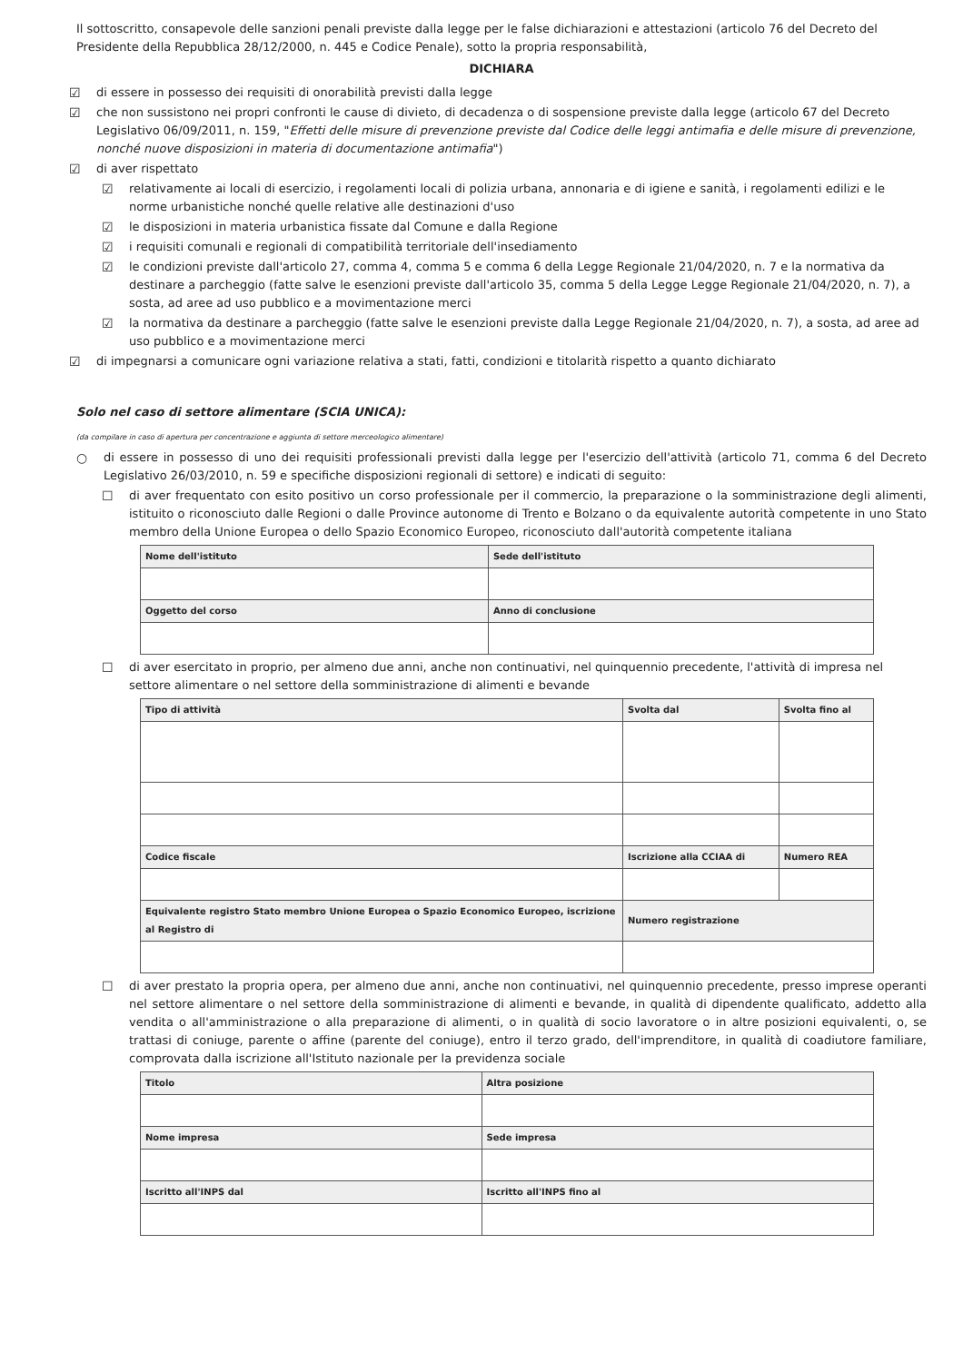Il sottoscritto, consapevole delle sanzioni penali previste dalla legge per le false dichiarazioni e attestazioni (articolo 76 del Decreto del Presidente della Repubblica 28/12/2000, n. 445 e Codice Penale), sotto la propria responsabilità,
DICHIARA
☑ di essere in possesso dei requisiti di onorabilità previsti dalla legge
☑ che non sussistono nei propri confronti le cause di divieto, di decadenza o di sospensione previste dalla legge (articolo 67 del Decreto Legislativo 06/09/2011, n. 159, "Effetti delle misure di prevenzione previste dal Codice delle leggi antimafia e delle misure di prevenzione, nonché nuove disposizioni in materia di documentazione antimafia")
☑ di aver rispettato
☑ relativamente ai locali di esercizio, i regolamenti locali di polizia urbana, annonaria e di igiene e sanità, i regolamenti edilizi e le norme urbanistiche nonché quelle relative alle destinazioni d'uso
☑ le disposizioni in materia urbanistica fissate dal Comune e dalla Regione
☑ i requisiti comunali e regionali di compatibilità territoriale dell'insediamento
☑ le condizioni previste dall'articolo 27, comma 4, comma 5 e comma 6 della Legge Regionale 21/04/2020, n. 7 e la normativa da destinare a parcheggio (fatte salve le esenzioni previste dall'articolo 35, comma 5 della Legge Legge Regionale 21/04/2020, n. 7), a sosta, ad aree ad uso pubblico e a movimentazione merci
☑ la normativa da destinare a parcheggio (fatte salve le esenzioni previste dalla Legge Regionale 21/04/2020, n. 7), a sosta, ad aree ad uso pubblico e a movimentazione merci
☑ di impegnarsi a comunicare ogni variazione relativa a stati, fatti, condizioni e titolarità rispetto a quanto dichiarato
Solo nel caso di settore alimentare (SCIA UNICA):
(da compilare in caso di apertura per concentrazione e aggiunta di settore merceologico alimentare)
○ di essere in possesso di uno dei requisiti professionali previsti dalla legge per l'esercizio dell'attività (articolo 71, comma 6 del Decreto Legislativo 26/03/2010, n. 59 e specifiche disposizioni regionali di settore) e indicati di seguito:
☐ di aver frequentato con esito positivo un corso professionale per il commercio, la preparazione o la somministrazione degli alimenti, istituito o riconosciuto dalle Regioni o dalle Province autonome di Trento e Bolzano o da equivalente autorità competente in uno Stato membro della Unione Europea o dello Spazio Economico Europeo, riconosciuto dall'autorità competente italiana
| Nome dell'istituto | Sede dell'istituto |
| --- | --- |
| Oggetto del corso | Anno di conclusione |
☐ di aver esercitato in proprio, per almeno due anni, anche non continuativi, nel quinquennio precedente, l'attività di impresa nel settore alimentare o nel settore della somministrazione di alimenti e bevande
| Tipo di attività | Svolta dal | Svolta fino al |
| --- | --- | --- |
| Codice fiscale | Iscrizione alla CCIAA di | Numero REA |
| Equivalente registro Stato membro Unione Europea o Spazio Economico Europeo, iscrizione al Registro di | Numero registrazione | |
☐ di aver prestato la propria opera, per almeno due anni, anche non continuativi, nel quinquennio precedente, presso imprese operanti nel settore alimentare o nel settore della somministrazione di alimenti e bevande, in qualità di dipendente qualificato, addetto alla vendita o all'amministrazione o alla preparazione di alimenti, o in qualità di socio lavoratore o in altre posizioni equivalenti, o, se trattasi di coniuge, parente o affine (parente del coniuge), entro il terzo grado, dell'imprenditore, in qualità di coadiutore familiare, comprovata dalla iscrizione all'Istituto nazionale per la previdenza sociale
| Titolo | Altra posizione |
| --- | --- |
| Nome impresa | Sede impresa |
| Iscritto all'INPS dal | Iscritto all'INPS fino al |